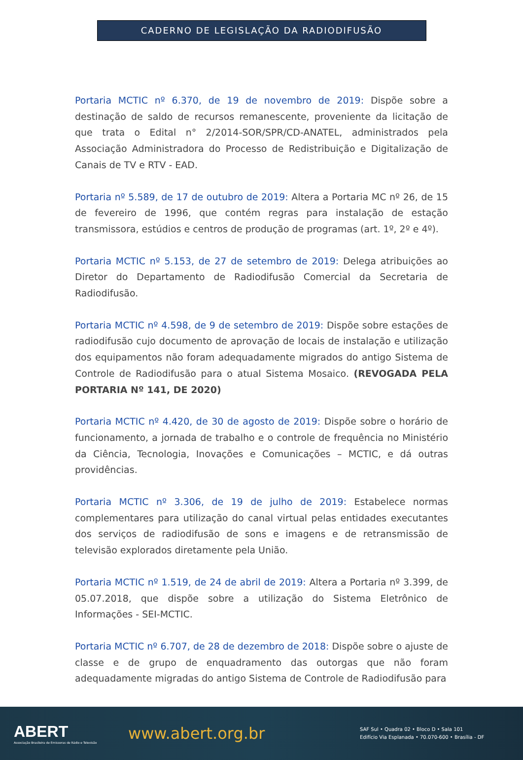CADERNO DE LEGISLAÇÃO DA RADIODIFUSÃO
Portaria MCTIC nº 6.370, de 19 de novembro de 2019: Dispõe sobre a destinação de saldo de recursos remanescente, proveniente da licitação de que trata o Edital n° 2/2014-SOR/SPR/CD-ANATEL, administrados pela Associação Administradora do Processo de Redistribuição e Digitalização de Canais de TV e RTV - EAD.
Portaria nº 5.589, de 17 de outubro de 2019: Altera a Portaria MC nº 26, de 15 de fevereiro de 1996, que contém regras para instalação de estação transmissora, estúdios e centros de produção de programas (art. 1º, 2º e 4º).
Portaria MCTIC nº 5.153, de 27 de setembro de 2019: Delega atribuições ao Diretor do Departamento de Radiodifusão Comercial da Secretaria de Radiodifusão.
Portaria MCTIC nº 4.598, de 9 de setembro de 2019: Dispõe sobre estações de radiodifusão cujo documento de aprovação de locais de instalação e utilização dos equipamentos não foram adequadamente migrados do antigo Sistema de Controle de Radiodifusão para o atual Sistema Mosaico. (REVOGADA PELA PORTARIA Nº 141, DE 2020)
Portaria MCTIC nº 4.420, de 30 de agosto de 2019: Dispõe sobre o horário de funcionamento, a jornada de trabalho e o controle de frequência no Ministério da Ciência, Tecnologia, Inovações e Comunicações – MCTIC, e dá outras providências.
Portaria MCTIC nº 3.306, de 19 de julho de 2019: Estabelece normas complementares para utilização do canal virtual pelas entidades executantes dos serviços de radiodifusão de sons e imagens e de retransmissão de televisão explorados diretamente pela União.
Portaria MCTIC nº 1.519, de 24 de abril de 2019: Altera a Portaria nº 3.399, de 05.07.2018, que dispõe sobre a utilização do Sistema Eletrônico de Informações - SEI-MCTIC.
Portaria MCTIC nº 6.707, de 28 de dezembro de 2018: Dispõe sobre o ajuste de classe e de grupo de enquadramento das outorgas que não foram adequadamente migradas do antigo Sistema de Controle de Radiodifusão para
ABERT
Associação Brasileira de Emissoras de Rádio e Televisão
www.abert.org.br
SAF Sul • Quadra 02 • Bloco D • Sala 101
Edifício Via Esplanada • 70.070-600 • Brasília - DF